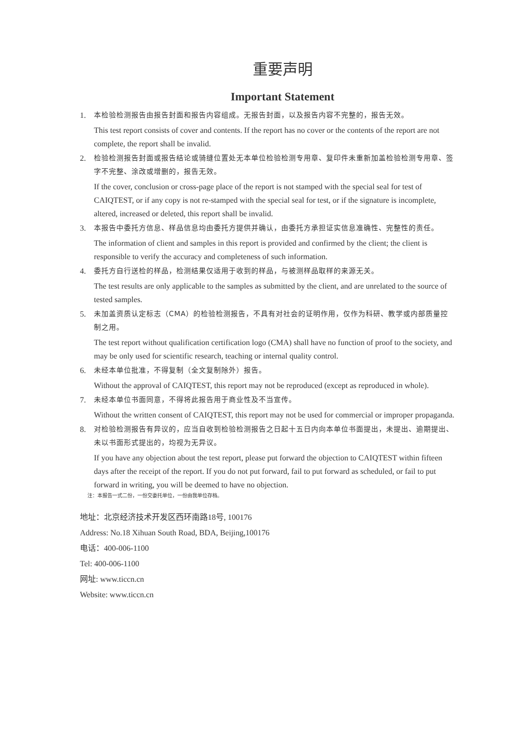重要声明
Important Statement
1. 本检验检测报告由报告封面和报告内容组成。无报告封面，以及报告内容不完整的，报告无效。
This test report consists of cover and contents. If the report has no cover or the contents of the report are not complete, the report shall be invalid.
2. 检验检测报告封面或报告结论或骑缝位置处无本单位检验检测专用章、复印件未重新加盖检验检测专用章、签字不完整、涂改或增删的，报告无效。
If the cover, conclusion or cross-page place of the report is not stamped with the special seal for test of CAIQTEST, or if any copy is not re-stamped with the special seal for test, or if the signature is incomplete, altered, increased or deleted, this report shall be invalid.
3. 本报告中委托方信息、样品信息均由委托方提供并确认，由委托方承担证实信息准确性、完整性的责任。
The information of client and samples in this report is provided and confirmed by the client; the client is responsible to verify the accuracy and completeness of such information.
4. 委托方自行送检的样品，检测结果仅适用于收到的样品，与被测样品取样的来源无关。
The test results are only applicable to the samples as submitted by the client, and are unrelated to the source of tested samples.
5. 未加盖资质认定标志（CMA）的检验检测报告，不具有对社会的证明作用，仅作为科研、教学或内部质量控制之用。
The test report without qualification certification logo (CMA) shall have no function of proof to the society, and may be only used for scientific research, teaching or internal quality control.
6. 未经本单位批准，不得复制（全文复制除外）报告。
Without the approval of CAIQTEST, this report may not be reproduced (except as reproduced in whole).
7. 未经本单位书面同意，不得将此报告用于商业性及不当宣传。
Without the written consent of CAIQTEST, this report may not be used for commercial or improper propaganda.
8. 对检验检测报告有异议的，应当自收到检验检测报告之日起十五日内向本单位书面提出，未提出、逾期提出、未以书面形式提出的，均视为无异议。
If you have any objection about the test report, please put forward the objection to CAIQTEST within fifteen days after the receipt of the report. If you do not put forward, fail to put forward as scheduled, or fail to put forward in writing, you will be deemed to have no objection.
注：本报告一式二份，一份交委托单位，一份由我单位存档。
地址：北京经济技术开发区西环南路18号, 100176
Address: No.18 Xihuan South Road, BDA, Beijing,100176
电话：400-006-1100
Tel: 400-006-1100
网址: www.ticcn.cn
Website: www.ticcn.cn